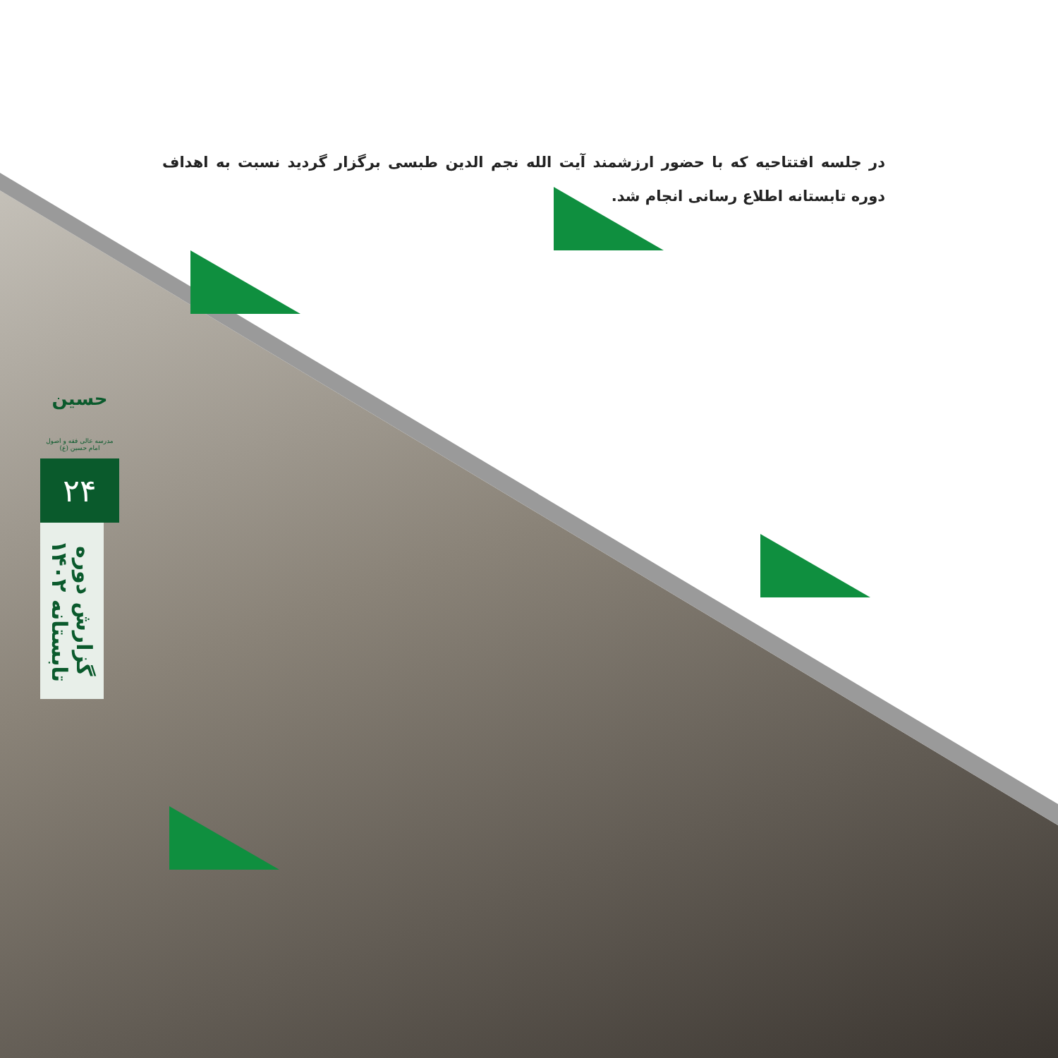در جلسه افتتاحیه که با حضور ارزشمند آیت الله نجم الدین طبسی برگزار گردید نسبت به اهداف دوره تابستانه اطلاع رسانی انجام شد.
حسین
مدرسه عالی فقه و اصول امام حسین (ع)
۲۴
گزارش دوره تابستانه ۱۴۰۲